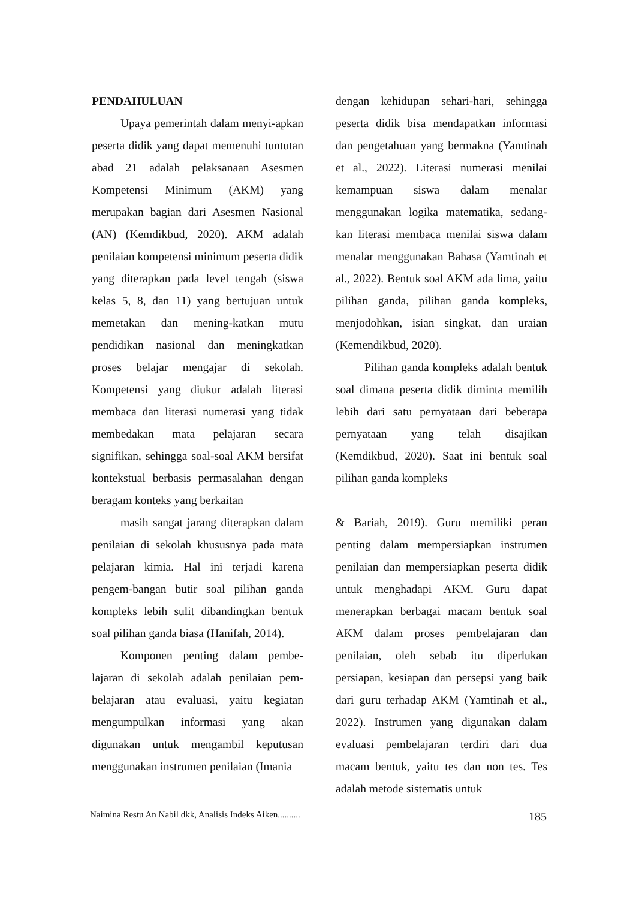PENDAHULUAN
Upaya pemerintah dalam menyi-apkan peserta didik yang dapat memenuhi tuntutan abad 21 adalah pelaksanaan Asesmen Kompetensi Minimum (AKM) yang merupakan bagian dari Asesmen Nasional (AN) (Kemdikbud, 2020). AKM adalah penilaian kompetensi minimum peserta didik yang diterapkan pada level tengah (siswa kelas 5, 8, dan 11) yang bertujuan untuk memetakan dan mening-katkan mutu pendidikan nasional dan meningkatkan proses belajar mengajar di sekolah. Kompetensi yang diukur adalah literasi membaca dan literasi numerasi yang tidak membedakan mata pelajaran secara signifikan, sehingga soal-soal AKM bersifat kontekstual berbasis permasalahan dengan beragam konteks yang berkaitan
dengan kehidupan sehari-hari, sehingga peserta didik bisa mendapatkan informasi dan pengetahuan yang bermakna (Yamtinah et al., 2022). Literasi numerasi menilai kemampuan siswa dalam menalar menggunakan logika matematika, sedang-kan literasi membaca menilai siswa dalam menalar menggunakan Bahasa (Yamtinah et al., 2022). Bentuk soal AKM ada lima, yaitu pilihan ganda, pilihan ganda kompleks, menjodohkan, isian singkat, dan uraian (Kemendikbud, 2020).
Pilihan ganda kompleks adalah bentuk soal dimana peserta didik diminta memilih lebih dari satu pernyataan dari beberapa pernyataan yang telah disajikan (Kemdikbud, 2020). Saat ini bentuk soal pilihan ganda kompleks
masih sangat jarang diterapkan dalam penilaian di sekolah khususnya pada mata pelajaran kimia. Hal ini terjadi karena pengem-bangan butir soal pilihan ganda kompleks lebih sulit dibandingkan bentuk soal pilihan ganda biasa (Hanifah, 2014).
Komponen penting dalam pembe-lajaran di sekolah adalah penilaian pem-belajaran atau evaluasi, yaitu kegiatan mengumpulkan informasi yang akan digunakan untuk mengambil keputusan menggunakan instrumen penilaian (Imania
& Bariah, 2019). Guru memiliki peran penting dalam mempersiapkan instrumen penilaian dan mempersiapkan peserta didik untuk menghadapi AKM. Guru dapat menerapkan berbagai macam bentuk soal AKM dalam proses pembelajaran dan penilaian, oleh sebab itu diperlukan persiapan, kesiapan dan persepsi yang baik dari guru terhadap AKM (Yamtinah et al., 2022). Instrumen yang digunakan dalam evaluasi pembelajaran terdiri dari dua macam bentuk, yaitu tes dan non tes. Tes adalah metode sistematis untuk
Naimina Restu An Nabil dkk, Analisis Indeks Aiken.......... 185